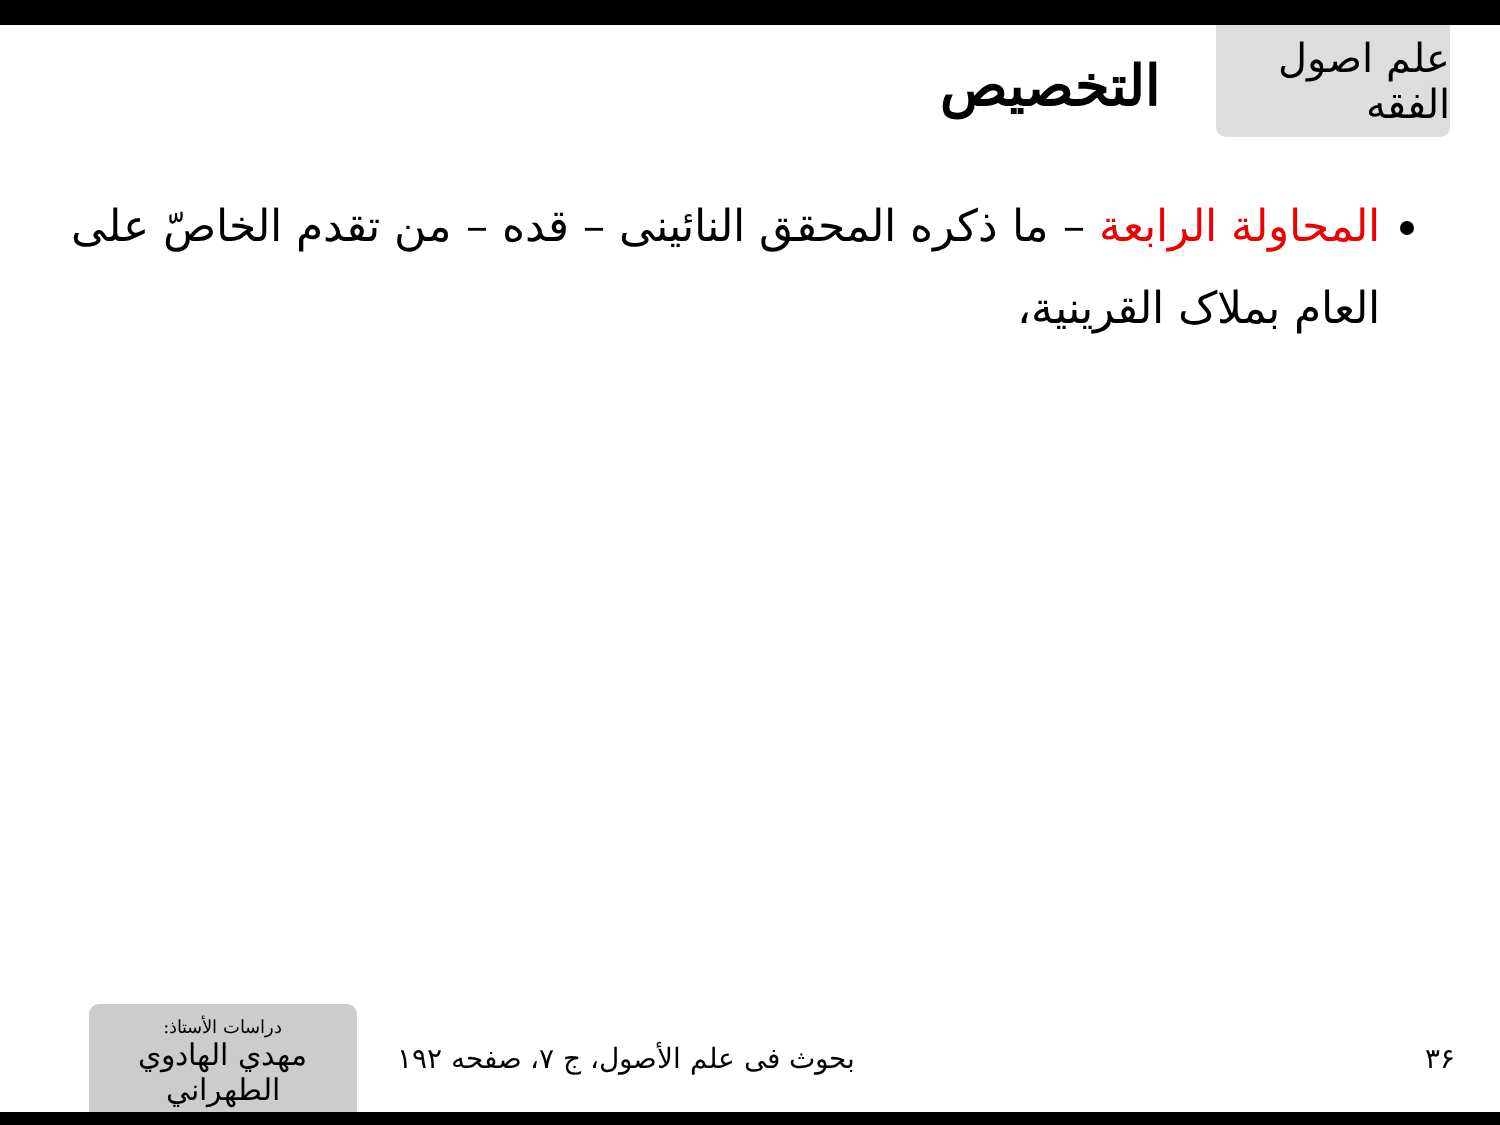علم اصول الفقه
التخصيص
المحاولة الرابعة – ما ذكره المحقق النائينى – قده – من تقدم الخاصّ على العام بملاک القرينية،
٣۶
بحوث فی علم الأصول، ج ٧، صفحه ١٩٢
دراسات الأستاذ:
مهدي الهادوي الطهراني